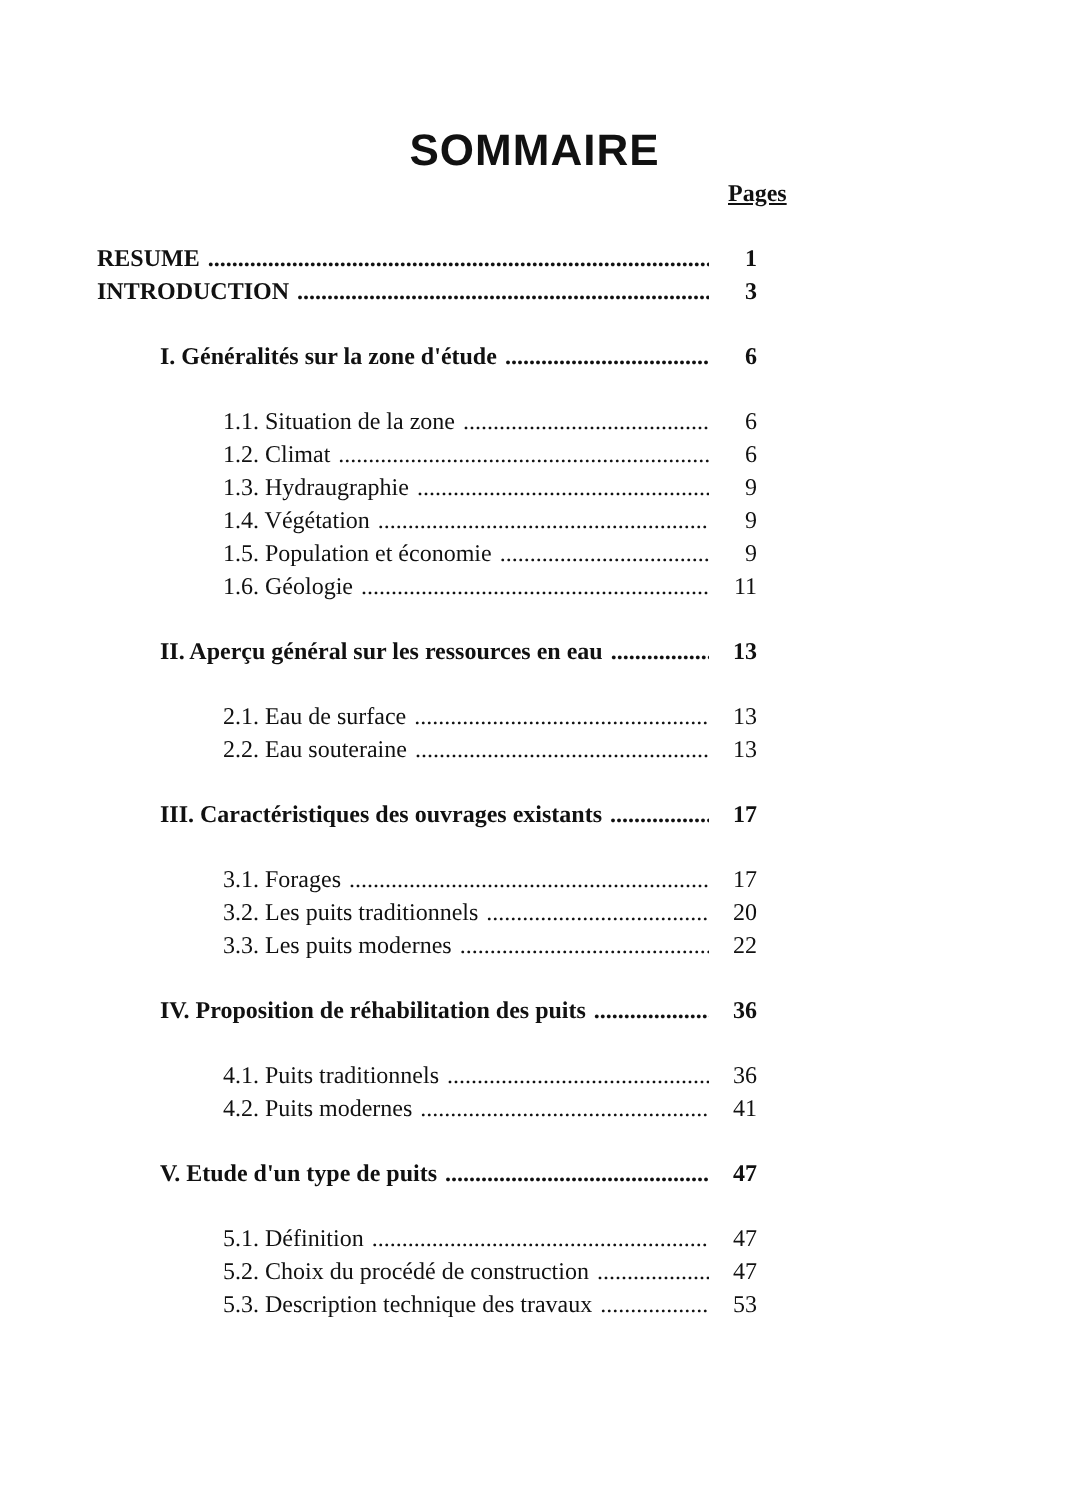SOMMAIRE
Pages
RESUME 1
INTRODUCTION 3
I. Généralités sur la zone d'étude 6
1.1. Situation de la zone 6
1.2. Climat 6
1.3. Hydraugraphie 9
1.4. Végétation 9
1.5. Population et économie 9
1.6. Géologie 11
II. Aperçu général sur les ressources en eau 13
2.1. Eau de surface 13
2.2. Eau souteraine 13
III. Caractéristiques des ouvrages existants 17
3.1. Forages 17
3.2. Les puits traditionnels 20
3.3. Les puits modernes 22
IV. Proposition de réhabilitation des puits 36
4.1. Puits traditionnels 36
4.2. Puits modernes 41
V. Etude d'un type de puits 47
5.1. Définition 47
5.2. Choix du procédé de construction 47
5.3. Description technique des travaux 53